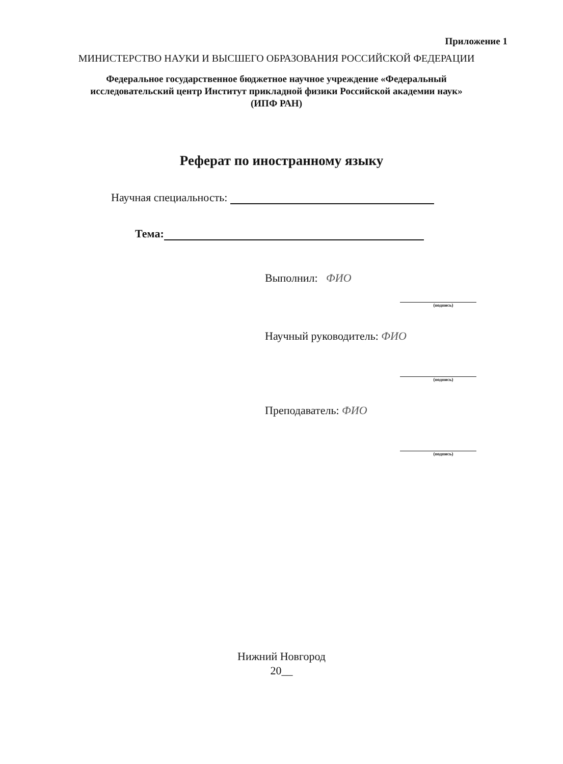Приложение 1
МИНИСТЕРСТВО НАУКИ И ВЫСШЕГО ОБРАЗОВАНИЯ РОССИЙСКОЙ ФЕДЕРАЦИИ
Федеральное государственное бюджетное научное учреждение «Федеральный
исследовательский центр Институт прикладной физики Российской академии наук»
(ИПФ РАН)
Реферат по иностранному языку
Научная специальность:
Тема:
Выполнил: ФИО
(подпись)
Научный руководитель: ФИО
(подпись)
Преподаватель: ФИО
(подпись)
Нижний Новгород
20__